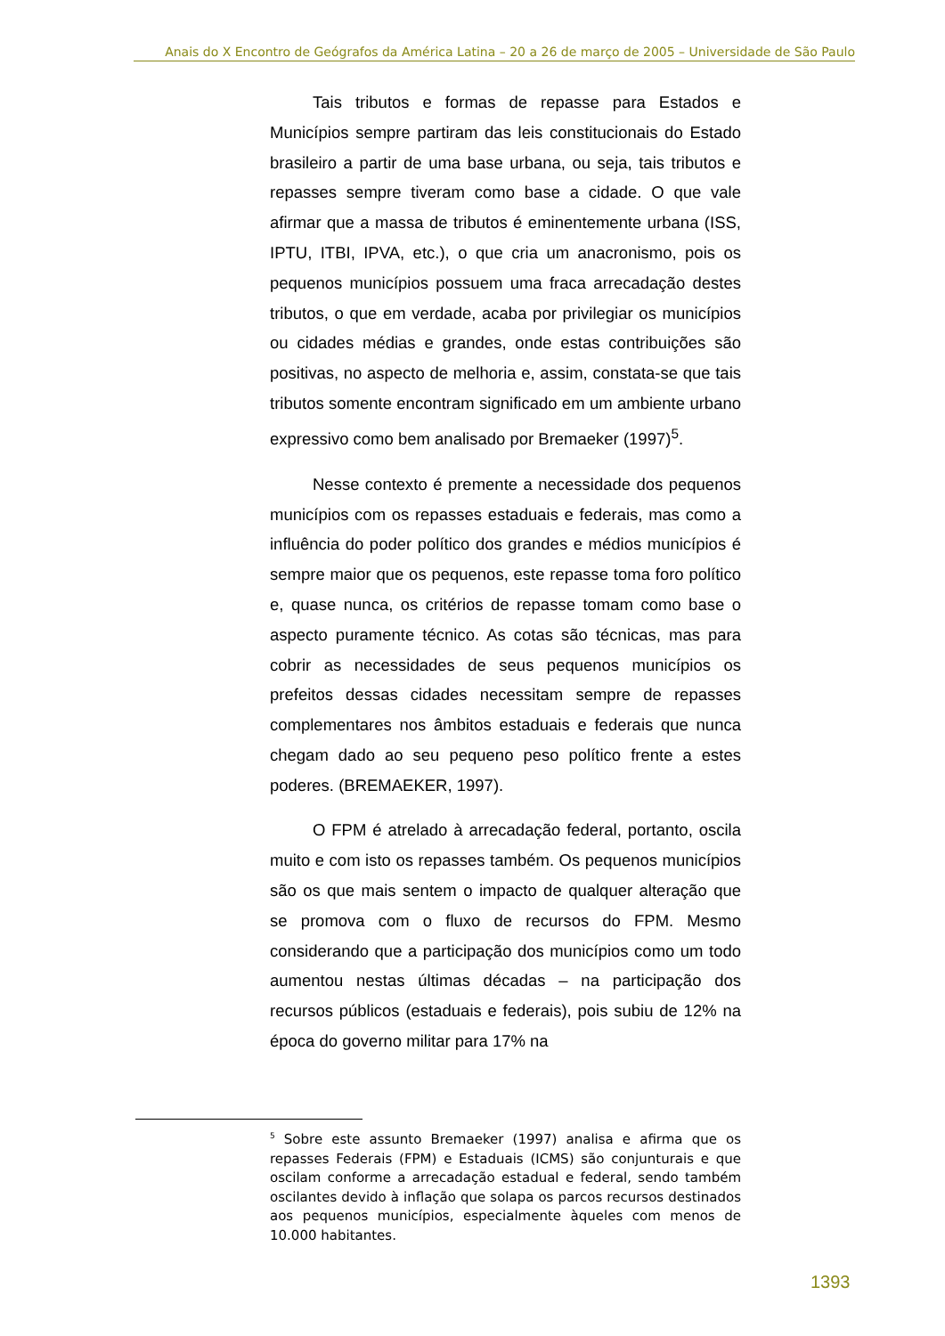Anais do X Encontro de Geógrafos da América Latina – 20 a 26 de março de 2005 – Universidade de São Paulo
Tais tributos e formas de repasse para Estados e Municípios sempre partiram das leis constitucionais do Estado brasileiro a partir de uma base urbana, ou seja, tais tributos e repasses sempre tiveram como base a cidade. O que vale afirmar que a massa de tributos é eminentemente urbana (ISS, IPTU, ITBI, IPVA, etc.), o que cria um anacronismo, pois os pequenos municípios possuem uma fraca arrecadação destes tributos, o que em verdade, acaba por privilegiar os municípios ou cidades médias e grandes, onde estas contribuições são positivas, no aspecto de melhoria e, assim, constata-se que tais tributos somente encontram significado em um ambiente urbano expressivo como bem analisado por Bremaeker (1997)<sup>5</sup>.
Nesse contexto é premente a necessidade dos pequenos municípios com os repasses estaduais e federais, mas como a influência do poder político dos grandes e médios municípios é sempre maior que os pequenos, este repasse toma foro político e, quase nunca, os critérios de repasse tomam como base o aspecto puramente técnico. As cotas são técnicas, mas para cobrir as necessidades de seus pequenos municípios os prefeitos dessas cidades necessitam sempre de repasses complementares nos âmbitos estaduais e federais que nunca chegam dado ao seu pequeno peso político frente a estes poderes. (BREMAEKER, 1997).
O FPM é atrelado à arrecadação federal, portanto, oscila muito e com isto os repasses também. Os pequenos municípios são os que mais sentem o impacto de qualquer alteração que se promova com o fluxo de recursos do FPM. Mesmo considerando que a participação dos municípios como um todo aumentou nestas últimas décadas – na participação dos recursos públicos (estaduais e federais), pois subiu de 12% na época do governo militar para 17% na
<sup>5</sup> Sobre este assunto Bremaeker (1997) analisa e afirma que os repasses Federais (FPM) e Estaduais (ICMS) são conjunturais e que oscilam conforme a arrecadação estadual e federal, sendo também oscilantes devido à inflação que solapa os parcos recursos destinados aos pequenos municípios, especialmente àqueles com menos de 10.000 habitantes.
1393